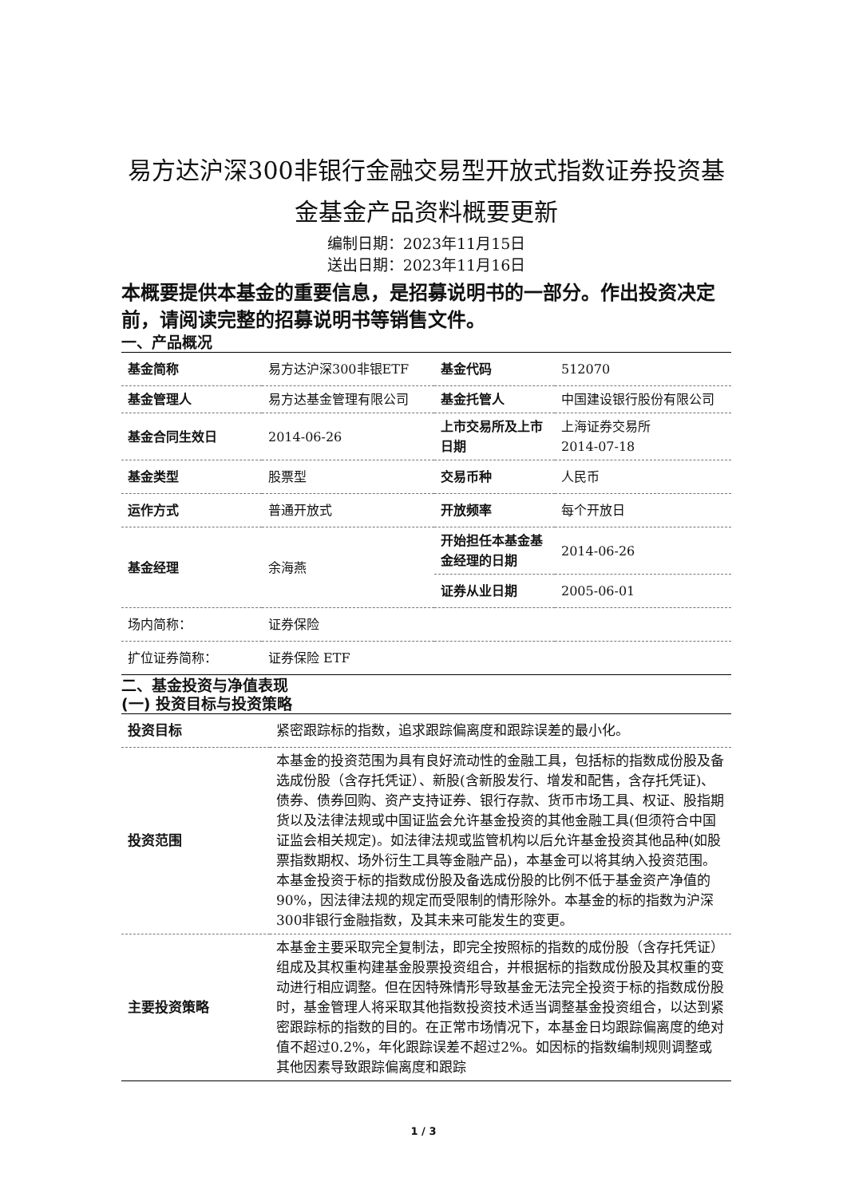易方达沪深300非银行金融交易型开放式指数证券投资基金基金产品资料概要更新
编制日期：2023年11月15日
送出日期：2023年11月16日
本概要提供本基金的重要信息，是招募说明书的一部分。作出投资决定前，请阅读完整的招募说明书等销售文件。
一、产品概况
| 基金简称 | 易方达沪深300非银ETF | 基金代码 | 512070 |
| 基金管理人 | 易方达基金管理有限公司 | 基金托管人 | 中国建设银行股份有限公司 |
| 基金合同生效日 | 2014-06-26 | 上市交易所及上市日期 | 上海证券交易所 2014-07-18 |
| 基金类型 | 股票型 | 交易币种 | 人民币 |
| 运作方式 | 普通开放式 | 开放频率 | 每个开放日 |
| 基金经理 | 余海燕 | 开始担任本基金基金经理的日期 | 2014-06-26 |
| | | 证券从业日期 | 2005-06-01 |
| 场内简称： | 证券保险 | | |
| 扩位证券简称： | 证券保险 ETF | | |
二、基金投资与净值表现
(一) 投资目标与投资策略
| 投资目标 | 紧密跟踪标的指数，追求跟踪偏离度和跟踪误差的最小化。 |
| 投资范围 | 本基金的投资范围为具有良好流动性的金融工具，包括标的指数成份股及备选成份股（含存托凭证）、新股(含新股发行、增发和配售，含存托凭证)、债券、债券回购、资产支持证券、银行存款、货币市场工具、权证、股指期货以及法律法规或中国证监会允许基金投资的其他金融工具(但须符合中国证监会相关规定)。如法律法规或监管机构以后允许基金投资其他品种(如股票指数期权、场外衍生工具等金融产品)，本基金可以将其纳入投资范围。本基金投资于标的指数成份股及备选成份股的比例不低于基金资产净值的90%，因法律法规的规定而受限制的情形除外。本基金的标的指数为沪深300非银行金融指数，及其未来可能发生的变更。 |
| 主要投资策略 | 本基金主要采取完全复制法，即完全按照标的指数的成份股（含存托凭证）组成及其权重构建基金股票投资组合，并根据标的指数成份股及其权重的变动进行相应调整。但在因特殊情形导致基金无法完全投资于标的指数成份股时，基金管理人将采取其他指数投资技术适当调整基金投资组合，以达到紧密跟踪标的指数的目的。在正常市场情况下，本基金日均跟踪偏离度的绝对值不超过0.2%，年化跟踪误差不超过2%。如因标的指数编制规则调整或其他因素导致跟踪偏离度和跟踪 |
1 / 3